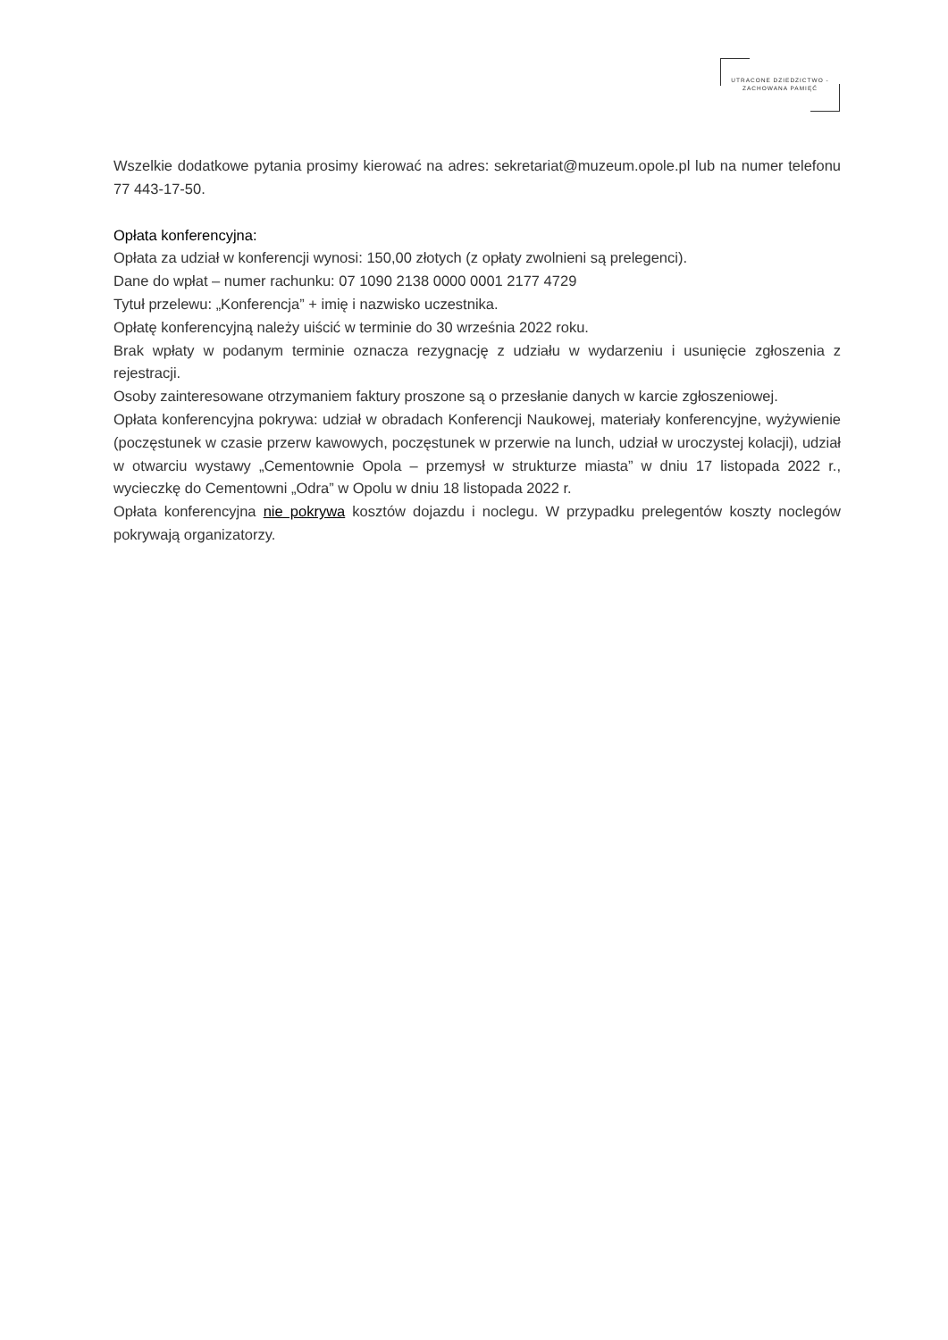UTRACONE DZIEDZICTWO -
ZACHOWANA PAMIĘĆ
Wszelkie dodatkowe pytania prosimy kierować na adres: sekretariat@muzeum.opole.pl lub na numer telefonu 77 443-17-50.
Opłata konferencyjna:
Opłata za udział w konferencji wynosi: 150,00 złotych (z opłaty zwolnieni są prelegenci).
Dane do wpłat – numer rachunku: 07 1090 2138 0000 0001 2177 4729
Tytuł przelewu: „Konferencja” + imię i nazwisko uczestnika.
Opłatę konferencyjną należy uiścić w terminie do 30 września 2022 roku.
Brak wpłaty w podanym terminie oznacza rezygnację z udziału w wydarzeniu i usunięcie zgłoszenia z rejestracji.
Osoby zainteresowane otrzymaniem faktury proszone są o przesłanie danych w karcie zgłoszeniowej.
Opłata konferencyjna pokrywa: udział w obradach Konferencji Naukowej, materiały konferencyjne, wyżywienie (poczęstunek w czasie przerw kawowych, poczęstunek w przerwie na lunch, udział w uroczystej kolacji), udział w otwarciu wystawy „Cementownie Opola – przemysł w strukturze miasta” w dniu 17 listopada 2022 r., wycieczkę do Cementowni „Odra” w Opolu w dniu 18 listopada 2022 r.
Opłata konferencyjna nie pokrywa kosztów dojazdu i noclegu. W przypadku prelegentów koszty noclegów pokrywają organizatorzy.